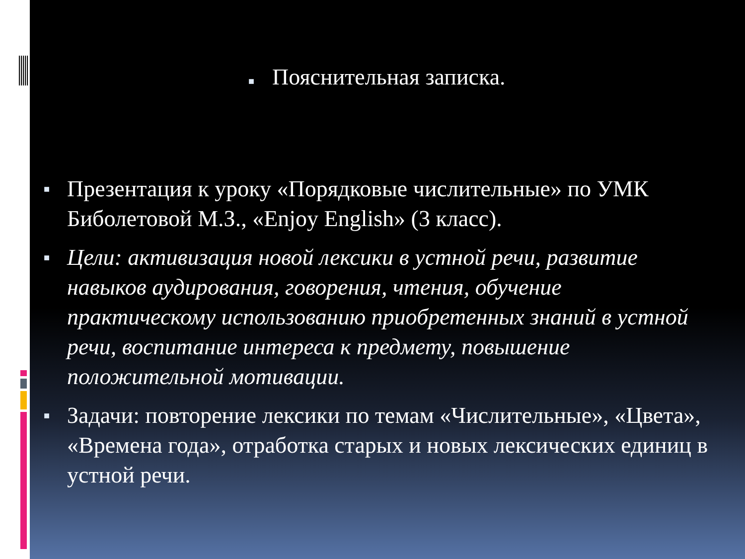■ Пояснительная записка.
■ Презентация к уроку «Порядковые числительные» по УМК Биболетовой М.З., «Enjoy English» (3 класс).
■ Цели: активизация новой лексики в устной речи, развитие навыков аудирования, говорения, чтения, обучение практическому использованию приобретенных знаний в устной речи, воспитание интереса к предмету, повышение положительной мотивации.
■ Задачи: повторение лексики по темам «Числительные», «Цвета», «Времена года», отработка старых и новых лексических единиц в устной речи.